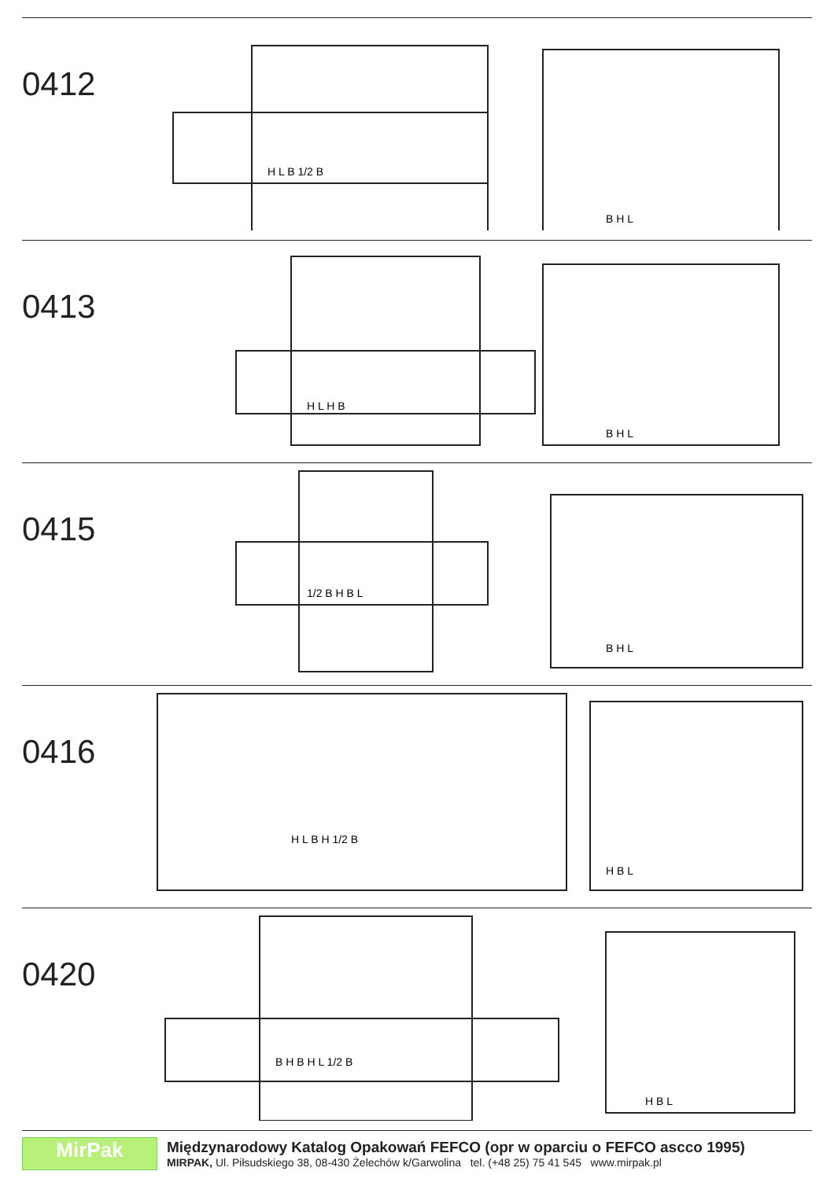0412
H L B 1/2 B
B H L
0413
H L H B
B H L
0415
1/2 B H B L
B H L
0416
H L B H 1/2 B
H B L
0420
B H B H L 1/2 B
H B L
MirPak
Międzynarodowy Katalog Opakowań FEFCO (opr w oparciu o FEFCO ascco 1995)
MIRPAK, Ul. Piłsudskiego 38, 08-430 Żelechów k/Garwolina tel. (+48 25) 75 41 545 www.mirpak.pl